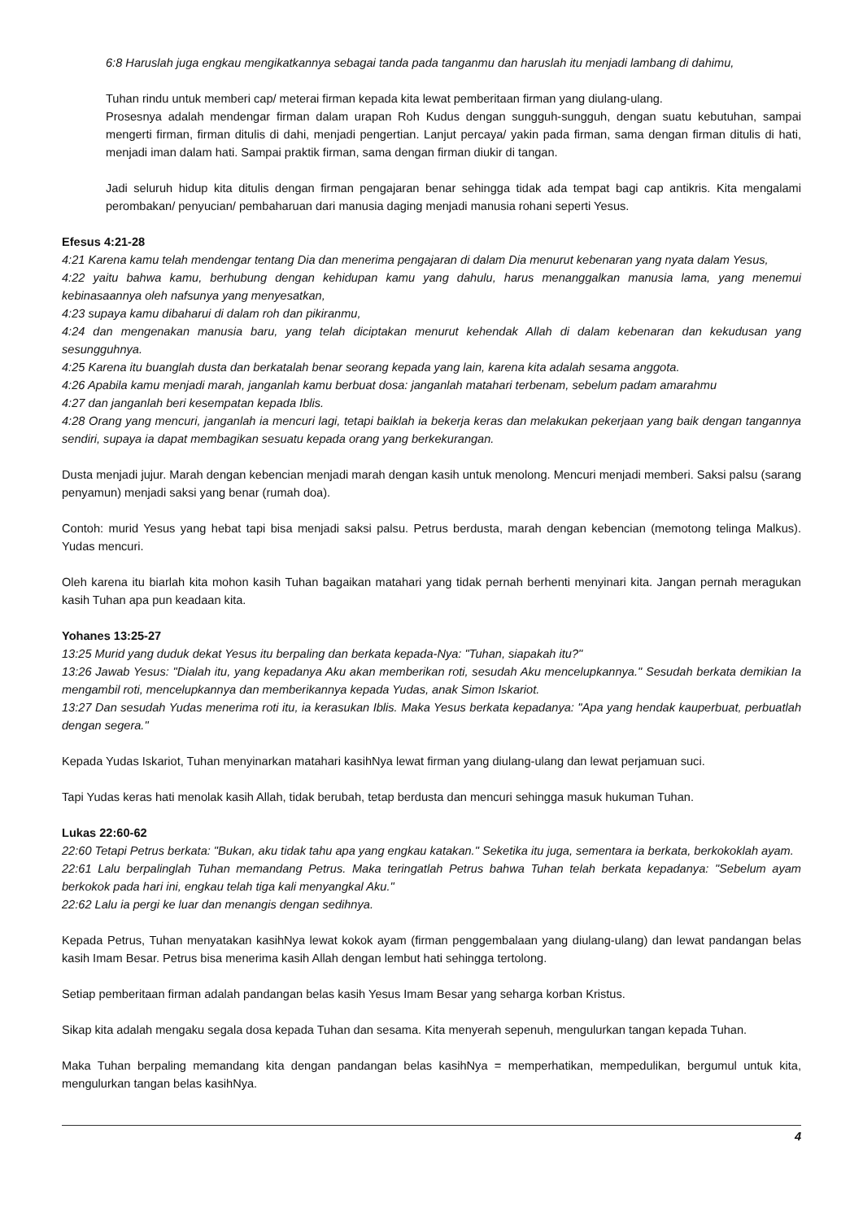6:8 Haruslah juga engkau mengikatkannya sebagai tanda pada tanganmu dan haruslah itu menjadi lambang di dahimu,
Tuhan rindu untuk memberi cap/ meterai firman kepada kita lewat pemberitaan firman yang diulang-ulang.
Prosesnya adalah mendengar firman dalam urapan Roh Kudus dengan sungguh-sungguh, dengan suatu kebutuhan, sampai mengerti firman, firman ditulis di dahi, menjadi pengertian. Lanjut percaya/ yakin pada firman, sama dengan firman ditulis di hati, menjadi iman dalam hati. Sampai praktik firman, sama dengan firman diukir di tangan.
Jadi seluruh hidup kita ditulis dengan firman pengajaran benar sehingga tidak ada tempat bagi cap antikris. Kita mengalami perombakan/ penyucian/ pembaharuan dari manusia daging menjadi manusia rohani seperti Yesus.
Efesus 4:21-28
4:21 Karena kamu telah mendengar tentang Dia dan menerima pengajaran di dalam Dia menurut kebenaran yang nyata dalam Yesus,
4:22 yaitu bahwa kamu, berhubung dengan kehidupan kamu yang dahulu, harus menanggalkan manusia lama, yang menemui kebinasaannya oleh nafsunya yang menyesatkan,
4:23 supaya kamu dibaharui di dalam roh dan pikiranmu,
4:24 dan mengenakan manusia baru, yang telah diciptakan menurut kehendak Allah di dalam kebenaran dan kekudusan yang sesungguhnya.
4:25 Karena itu buanglah dusta dan berkatalah benar seorang kepada yang lain, karena kita adalah sesama anggota.
4:26 Apabila kamu menjadi marah, janganlah kamu berbuat dosa: janganlah matahari terbenam, sebelum padam amarahmu
4:27 dan janganlah beri kesempatan kepada Iblis.
4:28 Orang yang mencuri, janganlah ia mencuri lagi, tetapi baiklah ia bekerja keras dan melakukan pekerjaan yang baik dengan tangannya sendiri, supaya ia dapat membagikan sesuatu kepada orang yang berkekurangan.
Dusta menjadi jujur. Marah dengan kebencian menjadi marah dengan kasih untuk menolong. Mencuri menjadi memberi. Saksi palsu (sarang penyamun) menjadi saksi yang benar (rumah doa).
Contoh: murid Yesus yang hebat tapi bisa menjadi saksi palsu. Petrus berdusta, marah dengan kebencian (memotong telinga Malkus). Yudas mencuri.
Oleh karena itu biarlah kita mohon kasih Tuhan bagaikan matahari yang tidak pernah berhenti menyinari kita. Jangan pernah meragukan kasih Tuhan apa pun keadaan kita.
Yohanes 13:25-27
13:25 Murid yang duduk dekat Yesus itu berpaling dan berkata kepada-Nya: "Tuhan, siapakah itu?"
13:26 Jawab Yesus: "Dialah itu, yang kepadanya Aku akan memberikan roti, sesudah Aku mencelupkannya." Sesudah berkata demikian Ia mengambil roti, mencelupkannya dan memberikannya kepada Yudas, anak Simon Iskariot.
13:27 Dan sesudah Yudas menerima roti itu, ia kerasukan Iblis. Maka Yesus berkata kepadanya: "Apa yang hendak kauperbuat, perbuatlah dengan segera."
Kepada Yudas Iskariot, Tuhan menyinarkan matahari kasihNya lewat firman yang diulang-ulang dan lewat perjamuan suci.
Tapi Yudas keras hati menolak kasih Allah, tidak berubah, tetap berdusta dan mencuri sehingga masuk hukuman Tuhan.
Lukas 22:60-62
22:60 Tetapi Petrus berkata: "Bukan, aku tidak tahu apa yang engkau katakan." Seketika itu juga, sementara ia berkata, berkokoklah ayam.
22:61 Lalu berpalinglah Tuhan memandang Petrus. Maka teringatlah Petrus bahwa Tuhan telah berkata kepadanya: "Sebelum ayam berkokok pada hari ini, engkau telah tiga kali menyangkal Aku."
22:62 Lalu ia pergi ke luar dan menangis dengan sedihnya.
Kepada Petrus, Tuhan menyatakan kasihNya lewat kokok ayam (firman penggembalaan yang diulang-ulang) dan lewat pandangan belas kasih Imam Besar. Petrus bisa menerima kasih Allah dengan lembut hati sehingga tertolong.
Setiap pemberitaan firman adalah pandangan belas kasih Yesus Imam Besar yang seharga korban Kristus.
Sikap kita adalah mengaku segala dosa kepada Tuhan dan sesama. Kita menyerah sepenuh, mengulurkan tangan kepada Tuhan.
Maka Tuhan berpaling memandang kita dengan pandangan belas kasihNya = memperhatikan, mempedulikan, bergumul untuk kita, mengulurkan tangan belas kasihNya.
4